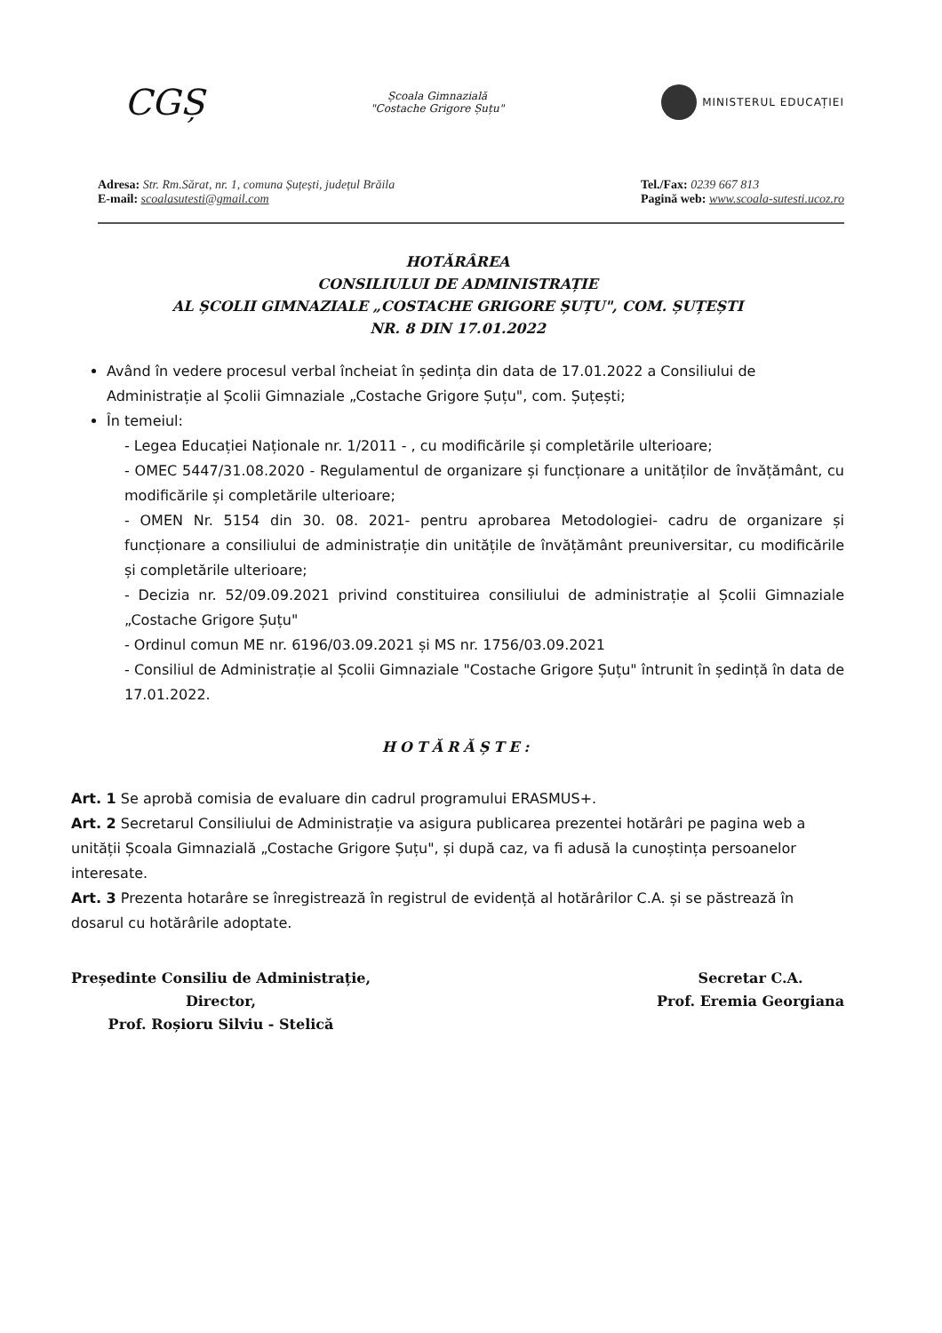CGȘ
Școala Gimnazială
"Costache Grigore Șuțu"
MINISTERUL EDUCAȚIEI
Adresa: Str. Rm.Sărat, nr. 1, comuna Șuțești, județul Brăila
E-mail: scoalasutesti@gmail.com
Tel./Fax: 0239 667 813
Pagină web: www.scoala-sutesti.ucoz.ro
HOTĂRÂREA
CONSILIULUI DE ADMINISTRAȚIE
AL ȘCOLII GIMNAZIALE „COSTACHE GRIGORE ȘUȚU", COM. ȘUȚEȘTI
NR. 8 DIN 17.01.2022
Având în vedere procesul verbal încheiat în ședința din data de 17.01.2022 a Consiliului de Administrație al Școlii Gimnaziale „Costache Grigore Șuțu", com. Șuțești;
În temeiul:
- Legea Educației Naționale nr. 1/2011 - , cu modificările și completările ulterioare;
- OMEC 5447/31.08.2020 - Regulamentul de organizare și funcționare a unităților de învățământ, cu modificările și completările ulterioare;
- OMEN Nr. 5154 din 30. 08. 2021- pentru aprobarea Metodologiei- cadru de organizare și funcționare a consiliului de administrație din unitățile de învățământ preuniversitar, cu modificările și completările ulterioare;
- Decizia nr. 52/09.09.2021 privind constituirea consiliului de administrație al Școlii Gimnaziale „Costache Grigore Șuțu"
- Ordinul comun ME nr. 6196/03.09.2021 și MS nr. 1756/03.09.2021
- Consiliul de Administrație al Școlii Gimnaziale "Costache Grigore Șuțu" întrunit în ședință în data de 17.01.2022.
HOTĂRĂȘTE:
Art. 1 Se aprobă comisia de evaluare din cadrul programului ERASMUS+.
Art. 2 Secretarul Consiliului de Administrație va asigura publicarea prezentei hotărâri pe pagina web a unității Școala Gimnazială „Costache Grigore Șuțu", și după caz, va fi adusă la cunoștința persoanelor interesate.
Art. 3 Prezenta hotarâre se înregistrează în registrul de evidență al hotărârilor C.A. și se păstrează în dosarul cu hotărârile adoptate.
Președinte Consiliu de Administrație,
Director,
Prof. Roșioru Silviu - Stelică
Secretar C.A.
Prof. Eremia Georgiana